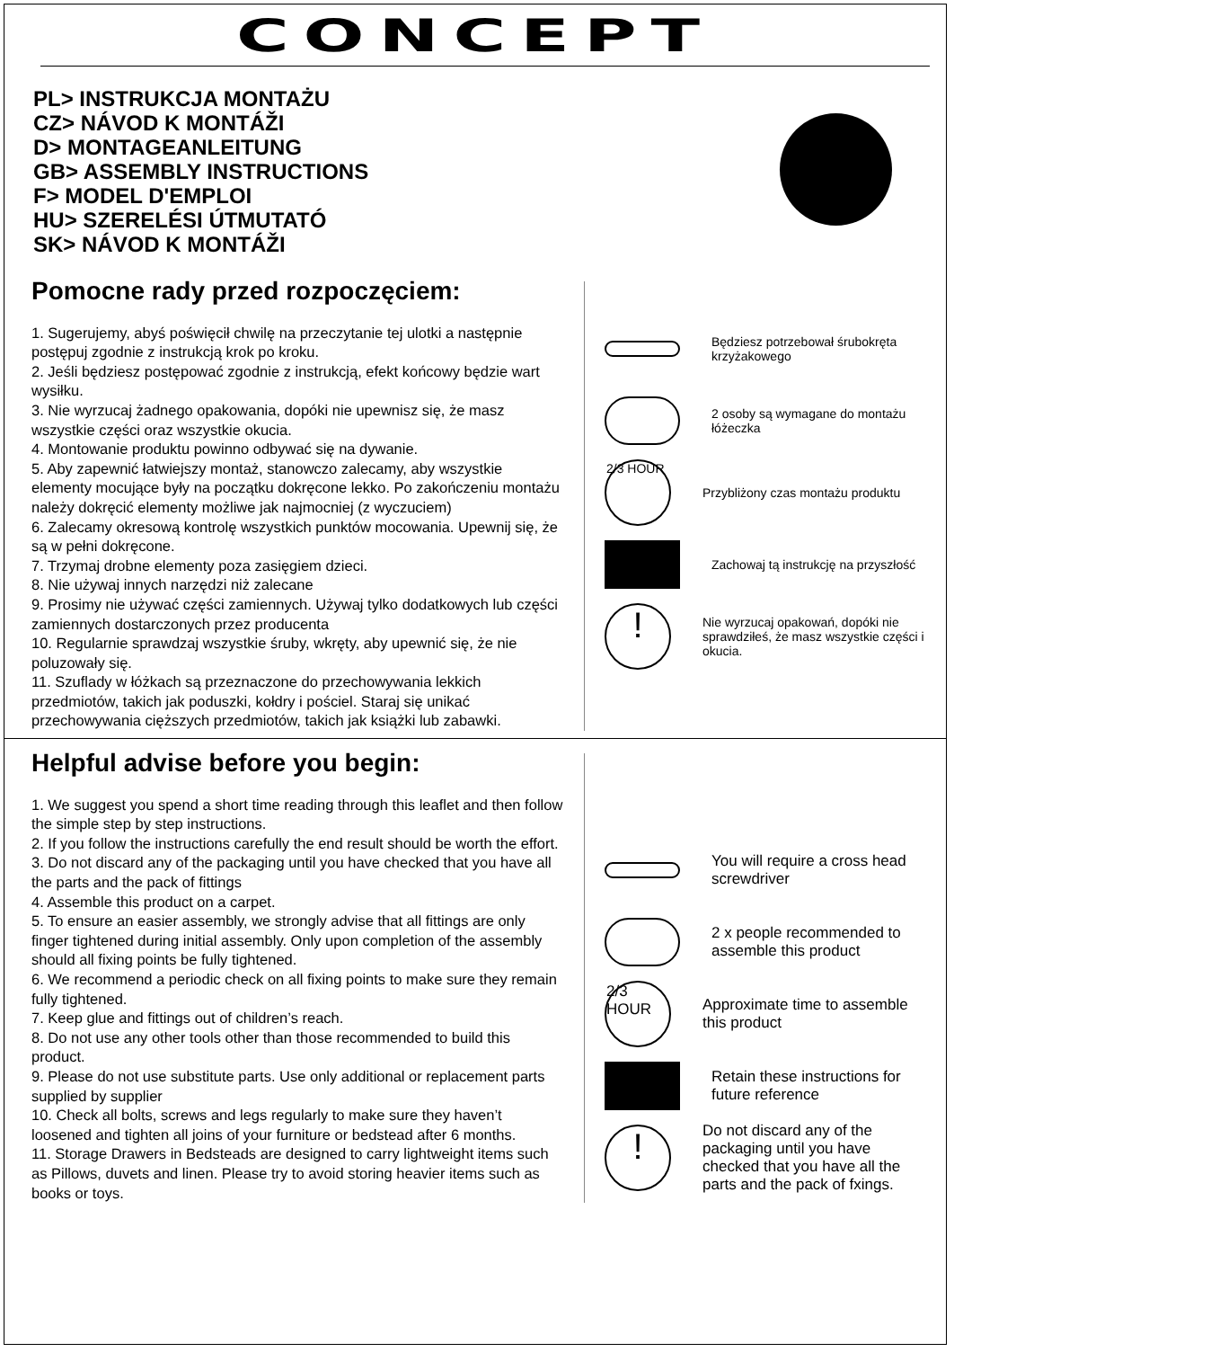CONCEPT
PL> INSTRUKCJA MONTAŻU
CZ> NÁVOD K MONTÁŽI
D> MONTAGEANLEITUNG
GB> ASSEMBLY INSTRUCTIONS
F> MODEL D'EMPLOI
HU> SZERELÉSI ÚTMUTATÓ
SK> NÁVOD K MONTÁŽI
Pomocne rady przed rozpoczęciem:
1. Sugerujemy, abyś poświęcił chwilę na przeczytanie tej ulotki a następnie postępuj zgodnie z instrukcją krok po kroku.
2. Jeśli będziesz postępować zgodnie z instrukcją, efekt końcowy będzie wart wysiłku.
3. Nie wyrzucaj żadnego opakowania, dopóki nie upewnisz się, że masz wszystkie części oraz wszystkie okucia.
4. Montowanie produktu powinno odbywać się na dywanie.
5. Aby zapewnić łatwiejszy montaż, stanowczo zalecamy, aby wszystkie elementy mocujące były na początku dokręcone lekko. Po zakończeniu montażu należy dokręcić elementy możliwe jak najmocniej (z wyczuciem)
6. Zalecamy okresową kontrolę wszystkich punktów mocowania. Upewnij się, że są w pełni dokręcone.
7. Trzymaj drobne elementy poza zasięgiem dzieci.
8. Nie używaj innych narzędzi niż zalecane
9. Prosimy nie używać części zamiennych. Używaj tylko dodatkowych lub części zamiennych dostarczonych przez producenta
10. Regularnie sprawdzaj wszystkie śruby, wkręty, aby upewnić się, że nie poluzowały się.
11. Szuflady w łóżkach są przeznaczone do przechowywania lekkich przedmiotów, takich jak poduszki, kołdry i pościel. Staraj się unikać przechowywania cięższych przedmiotów, takich jak książki lub zabawki.
Będziesz potrzebował śrubokręta krzyżakowego
2 osoby są wymagane do montażu łóżeczka
2/3 HOUR
Przybliżony czas montażu produktu
Zachowaj tą instrukcję na przyszłość
!
Nie wyrzucaj opakowań, dopóki nie sprawdziłeś, że masz wszystkie części i okucia.
Helpful advise before you begin:
1. We suggest you spend a short time reading through this leaflet and then follow the simple step by step instructions.
2. If you follow the instructions carefully the end result should be worth the effort.
3. Do not discard any of the packaging until you have checked that you have all the parts and the pack of fittings
4. Assemble this product on a carpet.
5. To ensure an easier assembly, we strongly advise that all fittings are only finger tightened during initial assembly. Only upon completion of the assembly should all fixing points be fully tightened.
6. We recommend a periodic check on all fixing points to make sure they remain fully tightened.
7. Keep glue and fittings out of children’s reach.
8. Do not use any other tools other than those recommended to build this product.
9. Please do not use substitute parts. Use only additional or replacement parts supplied by supplier
10. Check all bolts, screws and legs regularly to make sure they haven’t loosened and tighten all joins of your furniture or bedstead after 6 months.
11. Storage Drawers in Bedsteads are designed to carry lightweight items such as Pillows, duvets and linen. Please try to avoid storing heavier items such as books or toys.
You will require a cross head screwdriver
2 x people recommended to assemble this product
2/3 HOUR
Approximate time to assemble this product
Retain these instructions for future reference
!
Do not discard any of the packaging until you have checked that you have all the parts and the pack of fxings.